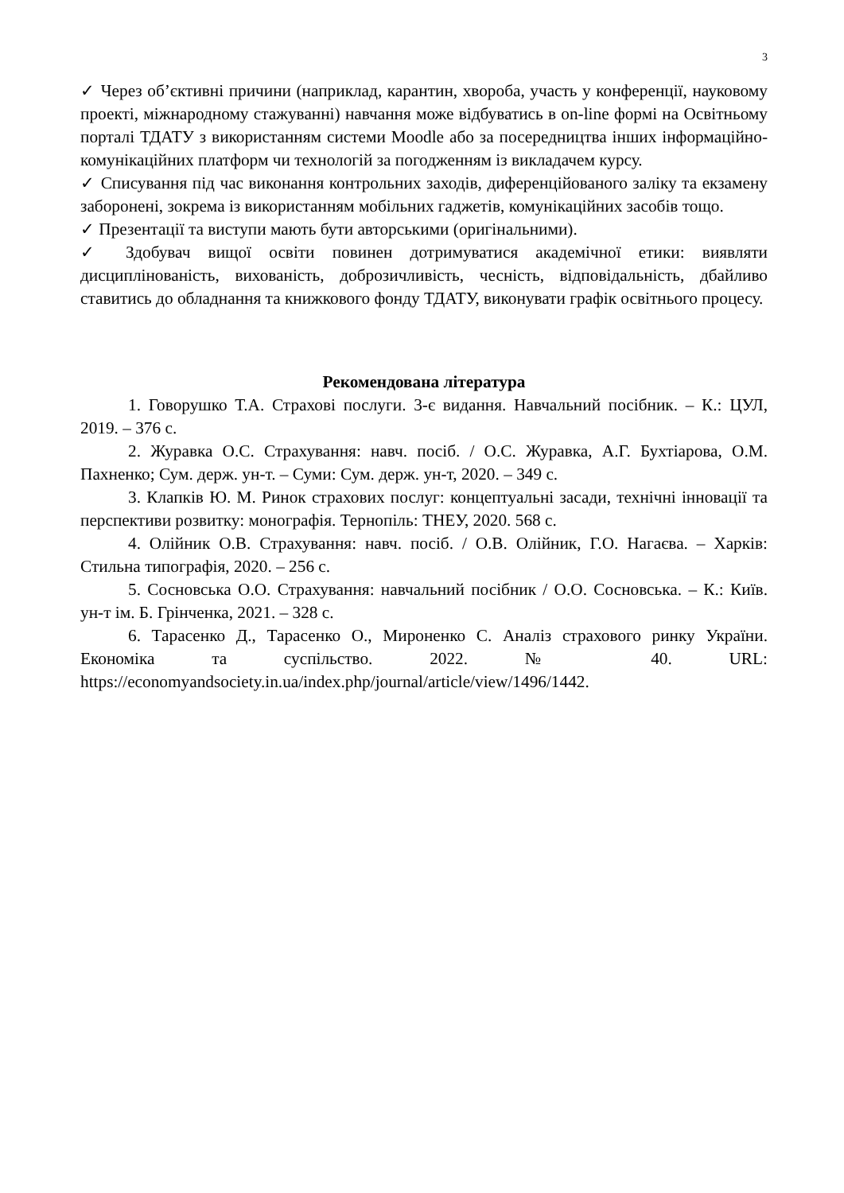3
✓ Через об’єктивні причини (наприклад, карантин, хвороба, участь у конференції, науковому проекті, міжнародному стажуванні) навчання може відбуватись в on-line формі на Освітньому порталі ТДАТУ з використанням системи Moodle або за посередництва інших інформаційно-комунікаційних платформ чи технологій за погодженням із викладачем курсу.
✓ Списування під час виконання контрольних заходів, диференційованого заліку та екзамену заборонені, зокрема із використанням мобільних гаджетів, комунікаційних засобів тощо.
✓ Презентації та виступи мають бути авторськими (оригінальними).
✓ Здобувач вищої освіти повинен дотримуватися академічної етики: виявляти дисциплінованість, вихованість, доброзичливість, чесність, відповідальність, дбайливо ставитись до обладнання та книжкового фонду ТДАТУ, виконувати графік освітнього процесу.
Рекомендована література
1. Говорушко Т.А. Страхові послуги. 3-є видання. Навчальний посібник. – К.: ЦУЛ, 2019. – 376 с.
2. Журавка О.С. Страхування: навч. посіб. / О.С. Журавка, А.Г. Бухтіарова, О.М. Пахненко; Сум. держ. ун-т. – Суми: Сум. держ. ун-т, 2020. – 349 с.
3. Клапків Ю. М. Ринок страхових послуг: концептуальні засади, технічні інновації та перспективи розвитку: монографія. Тернопіль: ТНЕУ, 2020. 568 с.
4. Олійник О.В. Страхування: навч. посіб. / О.В. Олійник, Г.О. Нагаєва. – Харків: Стильна типографія, 2020. – 256 с.
5. Сосновська О.О. Страхування: навчальний посібник / О.О. Сосновська. – К.: Київ. ун-т ім. Б. Грінченка, 2021. – 328 с.
6. Тарасенко Д., Тарасенко О., Мироненко С. Аналіз страхового ринку України. Економіка та суспільство. 2022. № 40. URL: https://economyandsociety.in.ua/index.php/journal/article/view/1496/1442.